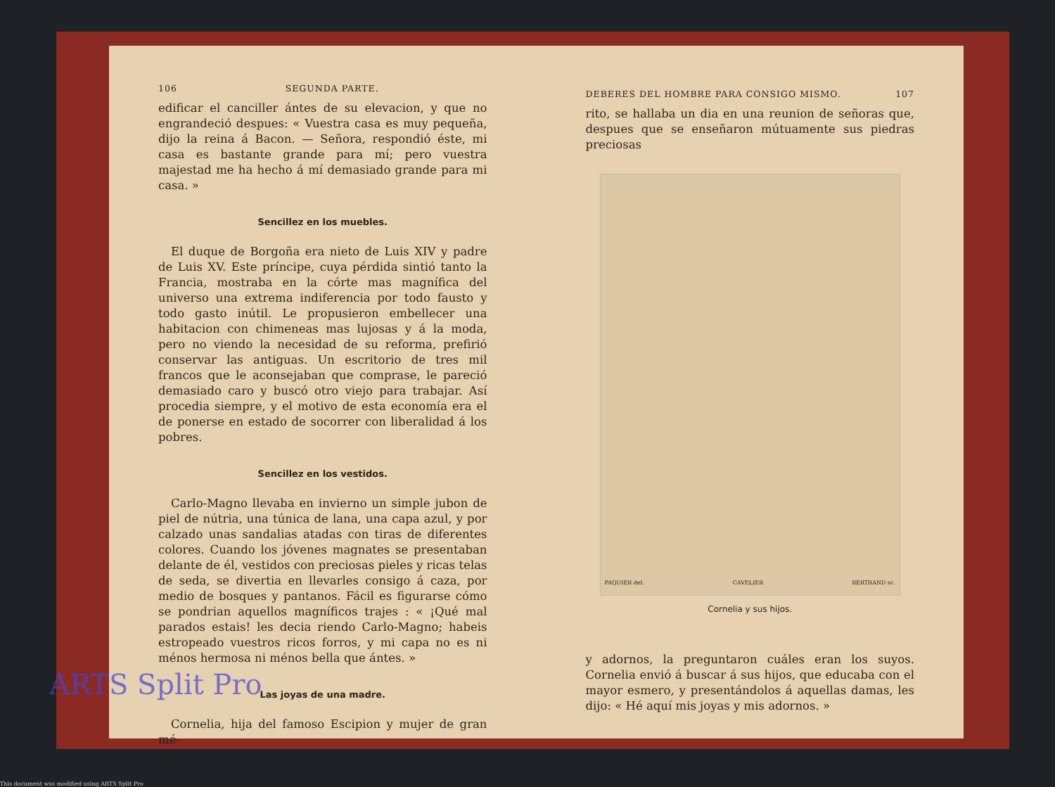106 SEGUNDA PARTE.
edificar el canciller ántes de su elevacion, y que no engrandeció despues: « Vuestra casa es muy pequeña, dijo la reina á Bacon. — Señora, respondió éste, mi casa es bastante grande para mí; pero vuestra majestad me ha hecho á mí demasiado grande para mi casa. »
Sencillez en los muebles.
El duque de Borgoña era nieto de Luis XIV y padre de Luis XV. Este príncipe, cuya pérdida sintió tanto la Francia, mostraba en la córte mas magnífica del universo una extrema indiferencia por todo fausto y todo gasto inútil. Le propusieron embellecer una habitacion con chimeneas mas lujosas y á la moda, pero no viendo la necesidad de su reforma, prefirió conservar las antiguas. Un escritorio de tres mil francos que le aconsejaban que comprase, le pareció demasiado caro y buscó otro viejo para trabajar. Así procedia siempre, y el motivo de esta economía era el de ponerse en estado de socorrer con liberalidad á los pobres.
Sencillez en los vestidos.
Carlo-Magno llevaba en invierno un simple jubon de piel de nútria, una túnica de lana, una capa azul, y por calzado unas sandalias atadas con tiras de diferentes colores. Cuando los jóvenes magnates se presentaban delante de él, vestidos con preciosas pieles y ricas telas de seda, se divertia en llevarles consigo á caza, por medio de bosques y pantanos. Fácil es figurarse cómo se pondrian aquellos magníficos trajes : « ¡Qué mal parados estais! les decia riendo Carlo-Magno; habeis estropeado vuestros ricos forros, y mi capa no es ni ménos hermosa ni ménos bella que ántes. »
Las joyas de una madre.
Cornelia, hija del famoso Escipion y mujer de gran mé-
DEBERES DEL HOMBRE PARA CONSIGO MISMO. 107
rito, se hallaba un dia en una reunion de señoras que, despues que se enseñaron mútuamente sus piedras preciosas
PAQUIER del. CAVELIER BERTRAND sc.
Cornelia y sus hijos.
y adornos, la preguntaron cuáles eran los suyos. Cornelia envió á buscar á sus hijos, que educaba con el mayor esmero, y presentándolos á aquellas damas, les dijo: « Hé aquí mis joyas y mis adornos. »
ARTS Split Pro
This document was modified using ARTS Split Pro